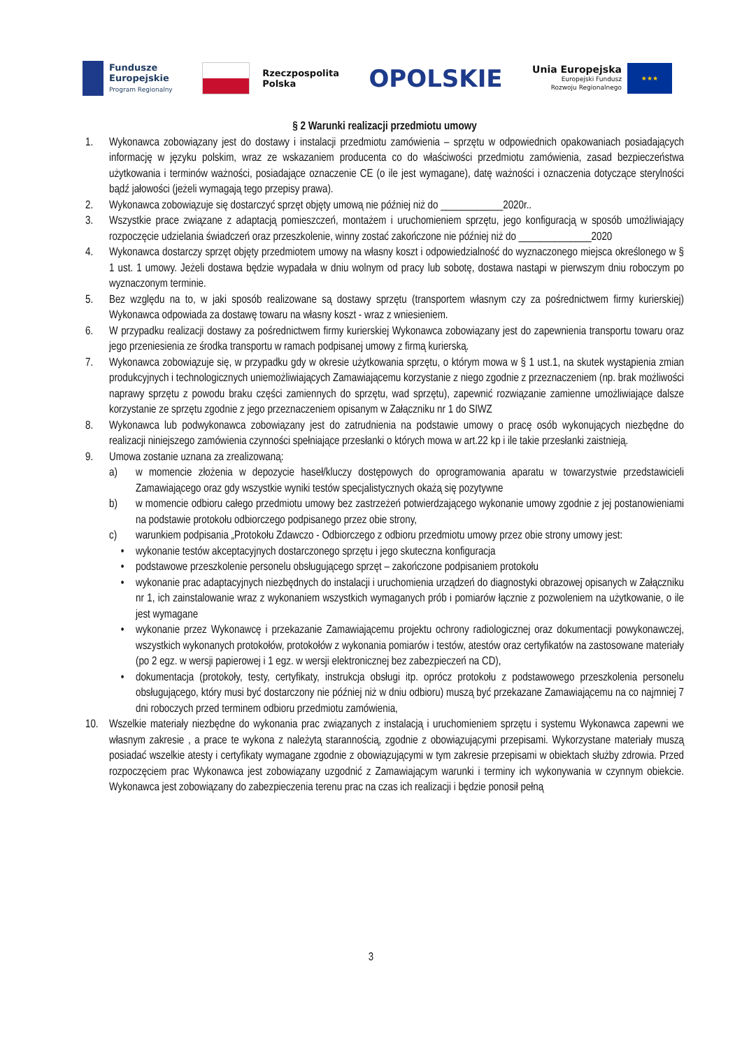Fundusze
Europejskie
Program Regionalny
Rzeczpospolita
Polska
OPOLSKIE
Unia Europejska
Europejski Fundusz
Rozwoju Regionalnego
★★★
§ 2 Warunki realizacji przedmiotu umowy
1. Wykonawca zobowiązany jest do dostawy i instalacji przedmiotu zamówienia – sprzętu w odpowiednich opakowaniach posiadających informację w języku polskim, wraz ze wskazaniem producenta co do właściwości przedmiotu zamówienia, zasad bezpieczeństwa użytkowania i terminów ważności, posiadające oznaczenie CE (o ile jest wymagane), datę ważności i oznaczenia dotyczące sterylności bądź jałowości (jeżeli wymagają tego przepisy prawa).
2. Wykonawca zobowiązuje się dostarczyć sprzęt objęty umową nie później niż do ____________2020r..
3. Wszystkie prace związane z adaptacją pomieszczeń, montażem i uruchomieniem sprzętu, jego konfiguracją w sposób umożliwiający rozpoczęcie udzielania świadczeń oraz przeszkolenie, winny zostać zakończone nie później niż do ______________2020
4. Wykonawca dostarczy sprzęt objęty przedmiotem umowy na własny koszt i odpowiedzialność do wyznaczonego miejsca określonego w § 1 ust. 1 umowy. Jeżeli dostawa będzie wypadała w dniu wolnym od pracy lub sobotę, dostawa nastąpi w pierwszym dniu roboczym po wyznaczonym terminie.
5. Bez względu na to, w jaki sposób realizowane są dostawy sprzętu (transportem własnym czy za pośrednictwem firmy kurierskiej) Wykonawca odpowiada za dostawę towaru na własny koszt - wraz z wniesieniem.
6. W przypadku realizacji dostawy za pośrednictwem firmy kurierskiej Wykonawca zobowiązany jest do zapewnienia transportu towaru oraz jego przeniesienia ze środka transportu w ramach podpisanej umowy z firmą kurierską.
7. Wykonawca zobowiązuje się, w przypadku gdy w okresie użytkowania sprzętu, o którym mowa w § 1 ust.1, na skutek wystąpienia zmian produkcyjnych i technologicznych uniemożliwiających Zamawiającemu korzystanie z niego zgodnie z przeznaczeniem (np. brak możliwości naprawy sprzętu z powodu braku części zamiennych do sprzętu, wad sprzętu), zapewnić rozwiązanie zamienne umożliwiające dalsze korzystanie ze sprzętu zgodnie z jego przeznaczeniem opisanym w Załączniku nr 1 do SIWZ
8. Wykonawca lub podwykonawca zobowiązany jest do zatrudnienia na podstawie umowy o pracę osób wykonujących niezbędne do realizacji niniejszego zamówienia czynności spełniające przesłanki o których mowa w art.22 kp i ile takie przesłanki zaistnieją.
9. Umowa zostanie uznana za zrealizowaną:
a) w momencie złożenia w depozycie haseł/kluczy dostępowych do oprogramowania aparatu w towarzystwie przedstawicieli Zamawiającego oraz gdy wszystkie wyniki testów specjalistycznych okażą się pozytywne
b) w momencie odbioru całego przedmiotu umowy bez zastrzeżeń potwierdzającego wykonanie umowy zgodnie z jej postanowieniami na podstawie protokołu odbiorczego podpisanego przez obie strony,
c) warunkiem podpisania „Protokołu Zdawczo - Odbiorczego z odbioru przedmiotu umowy przez obie strony umowy jest:
• wykonanie testów akceptacyjnych dostarczonego sprzętu i jego skuteczna konfiguracja
• podstawowe przeszkolenie personelu obsługującego sprzęt – zakończone podpisaniem protokołu
• wykonanie prac adaptacyjnych niezbędnych do instalacji i uruchomienia urządzeń do diagnostyki obrazowej opisanych w Załączniku nr 1, ich zainstalowanie wraz z wykonaniem wszystkich wymaganych prób i pomiarów łącznie z pozwoleniem na użytkowanie, o ile jest wymagane
• wykonanie przez Wykonawcę i przekazanie Zamawiającemu projektu ochrony radiologicznej oraz dokumentacji powykonawczej, wszystkich wykonanych protokołów, protokołów z wykonania pomiarów i testów, atestów oraz certyfikatów na zastosowane materiały (po 2 egz. w wersji papierowej i 1 egz. w wersji elektronicznej bez zabezpieczeń na CD),
• dokumentacja (protokoły, testy, certyfikaty, instrukcja obsługi itp. oprócz protokołu z podstawowego przeszkolenia personelu obsługującego, który musi być dostarczony nie później niż w dniu odbioru) muszą być przekazane Zamawiającemu na co najmniej 7 dni roboczych przed terminem odbioru przedmiotu zamówienia,
10. Wszelkie materiały niezbędne do wykonania prac związanych z instalacją i uruchomieniem sprzętu i systemu Wykonawca zapewni we własnym zakresie , a prace te wykona z należytą starannością, zgodnie z obowiązującymi przepisami. Wykorzystane materiały muszą posiadać wszelkie atesty i certyfikaty wymagane zgodnie z obowiązującymi w tym zakresie przepisami w obiektach służby zdrowia. Przed rozpoczęciem prac Wykonawca jest zobowiązany uzgodnić z Zamawiającym warunki i terminy ich wykonywania w czynnym obiekcie. Wykonawca jest zobowiązany do zabezpieczenia terenu prac na czas ich realizacji i będzie ponosił pełną
3